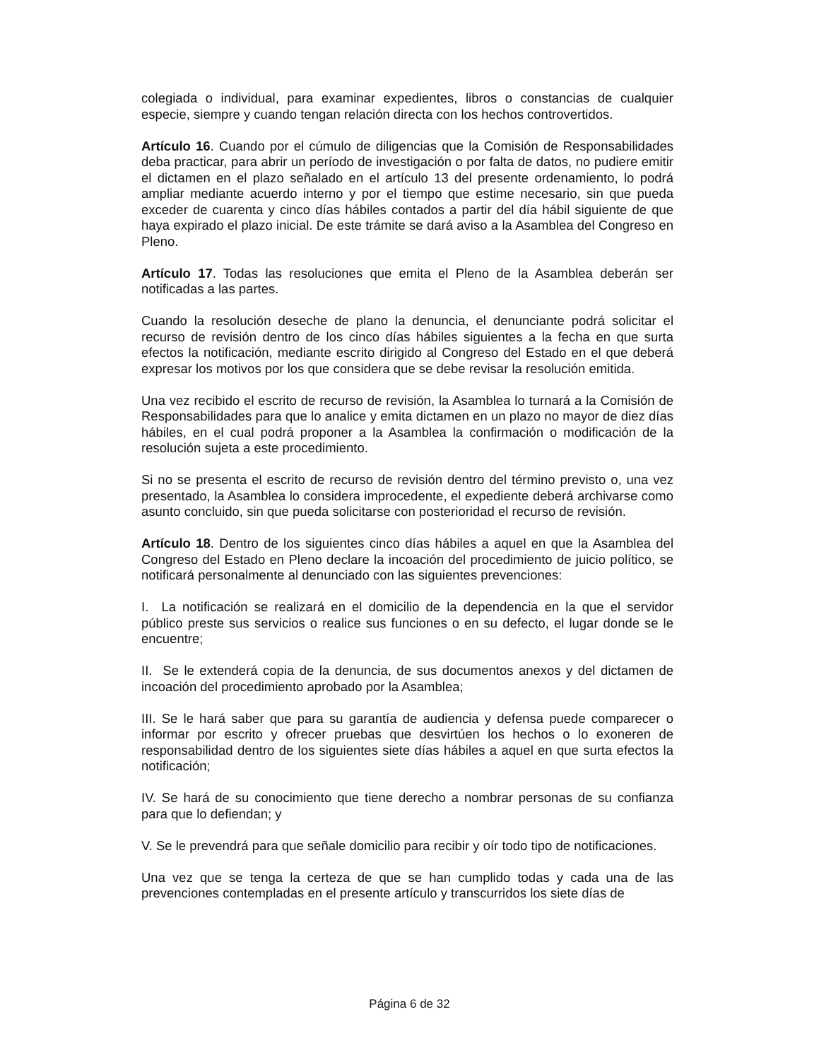colegiada o individual, para examinar expedientes, libros o constancias de cualquier especie, siempre y cuando tengan relación directa con los hechos controvertidos.
Artículo 16. Cuando por el cúmulo de diligencias que la Comisión de Responsabilidades deba practicar, para abrir un período de investigación o por falta de datos, no pudiere emitir el dictamen en el plazo señalado en el artículo 13 del presente ordenamiento, lo podrá ampliar mediante acuerdo interno y por el tiempo que estime necesario, sin que pueda exceder de cuarenta y cinco días hábiles contados a partir del día hábil siguiente de que haya expirado el plazo inicial. De este trámite se dará aviso a la Asamblea del Congreso en Pleno.
Artículo 17. Todas las resoluciones que emita el Pleno de la Asamblea deberán ser notificadas a las partes.
Cuando la resolución deseche de plano la denuncia, el denunciante podrá solicitar el recurso de revisión dentro de los cinco días hábiles siguientes a la fecha en que surta efectos la notificación, mediante escrito dirigido al Congreso del Estado en el que deberá expresar los motivos por los que considera que se debe revisar la resolución emitida.
Una vez recibido el escrito de recurso de revisión, la Asamblea lo turnará a la Comisión de Responsabilidades para que lo analice y emita dictamen en un plazo no mayor de diez días hábiles, en el cual podrá proponer a la Asamblea la confirmación o modificación de la resolución sujeta a este procedimiento.
Si no se presenta el escrito de recurso de revisión dentro del término previsto o, una vez presentado, la Asamblea lo considera improcedente, el expediente deberá archivarse como asunto concluido, sin que pueda solicitarse con posterioridad el recurso de revisión.
Artículo 18. Dentro de los siguientes cinco días hábiles a aquel en que la Asamblea del Congreso del Estado en Pleno declare la incoación del procedimiento de juicio político, se notificará personalmente al denunciado con las siguientes prevenciones:
I. La notificación se realizará en el domicilio de la dependencia en la que el servidor público preste sus servicios o realice sus funciones o en su defecto, el lugar donde se le encuentre;
II. Se le extenderá copia de la denuncia, de sus documentos anexos y del dictamen de incoación del procedimiento aprobado por la Asamblea;
III. Se le hará saber que para su garantía de audiencia y defensa puede comparecer o informar por escrito y ofrecer pruebas que desvirtúen los hechos o lo exoneren de responsabilidad dentro de los siguientes siete días hábiles a aquel en que surta efectos la notificación;
IV. Se hará de su conocimiento que tiene derecho a nombrar personas de su confianza para que lo defiendan; y
V. Se le prevendrá para que señale domicilio para recibir y oír todo tipo de notificaciones.
Una vez que se tenga la certeza de que se han cumplido todas y cada una de las prevenciones contempladas en el presente artículo y transcurridos los siete días de
Página 6 de 32